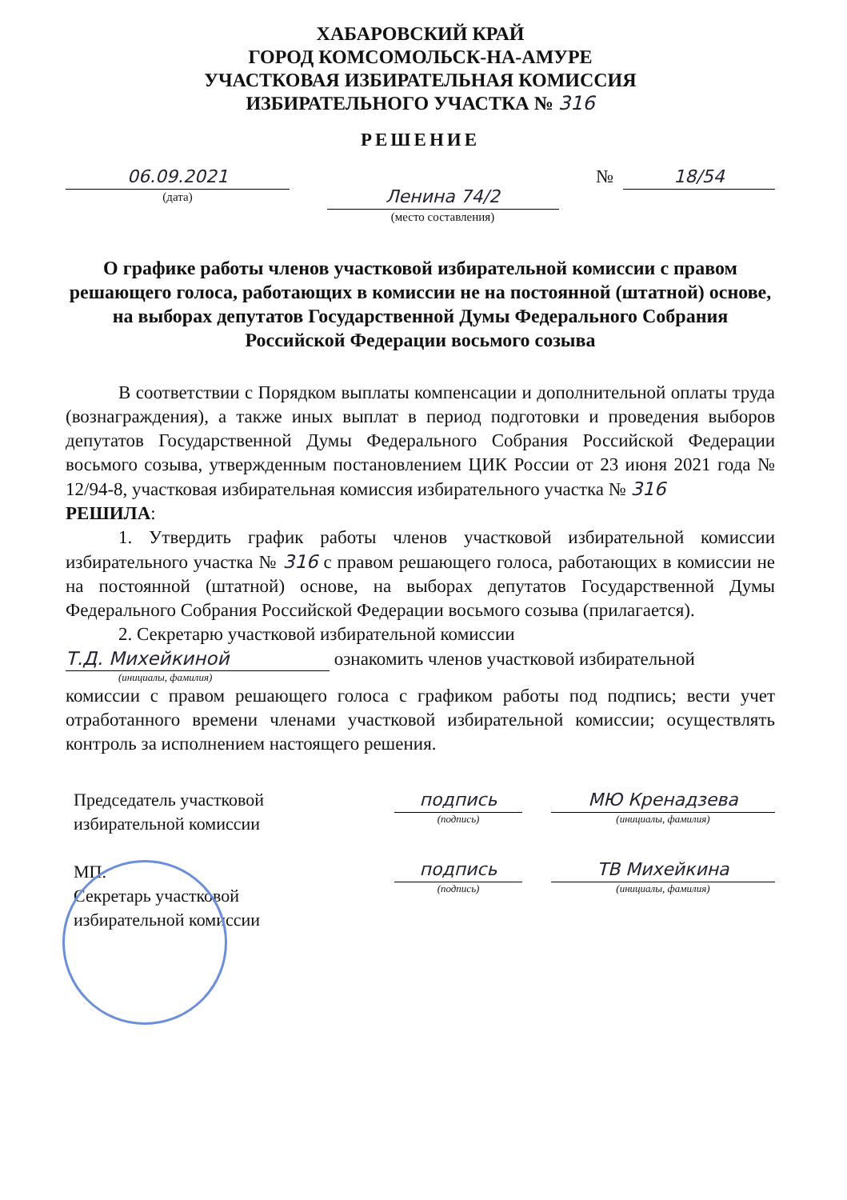ХАБАРОВСКИЙ КРАЙ
ГОРОД КОМСОМОЛЬСК-НА-АМУРЕ
УЧАСТКОВАЯ ИЗБИРАТЕЛЬНАЯ КОМИССИЯ
ИЗБИРАТЕЛЬНОГО УЧАСТКА № 316
РЕШЕНИЕ
06.09.2021
(дата)
Ленина 74/2
(место составления)
№
18/54
О графике работы членов участковой избирательной комиссии с правом решающего голоса, работающих в комиссии не на постоянной (штатной) основе, на выборах депутатов Государственной Думы Федерального Собрания Российской Федерации восьмого созыва
В соответствии с Порядком выплаты компенсации и дополнительной оплаты труда (вознаграждения), а также иных выплат в период подготовки и проведения выборов депутатов Государственной Думы Федерального Собрания Российской Федерации восьмого созыва, утвержденным постановлением ЦИК России от 23 июня 2021 года № 12/94-8, участковая избирательная комиссия избирательного участка № 316
РЕШИЛА:
1. Утвердить график работы членов участковой избирательной комиссии избирательного участка № 316 с правом решающего голоса, работающих в комиссии не на постоянной (штатной) основе, на выборах депутатов Государственной Думы Федерального Собрания Российской Федерации восьмого созыва (прилагается).
2. Секретарю участковой избирательной комиссии
Т.Д. Михейкиной ознакомить членов участковой избирательной
(инициалы, фамилия)
комиссии с правом решающего голоса с графиком работы под подпись; вести учет отработанного времени членами участковой избирательной комиссии; осуществлять контроль за исполнением настоящего решения.
Председатель участковой
избирательной комиссии
МП.
Секретарь участковой
избирательной комиссии
подпись
(подпись)
МЮ Кренадзева
(инициалы, фамилия)
подпись
(подпись)
ТВ Михейкина
(инициалы, фамилия)